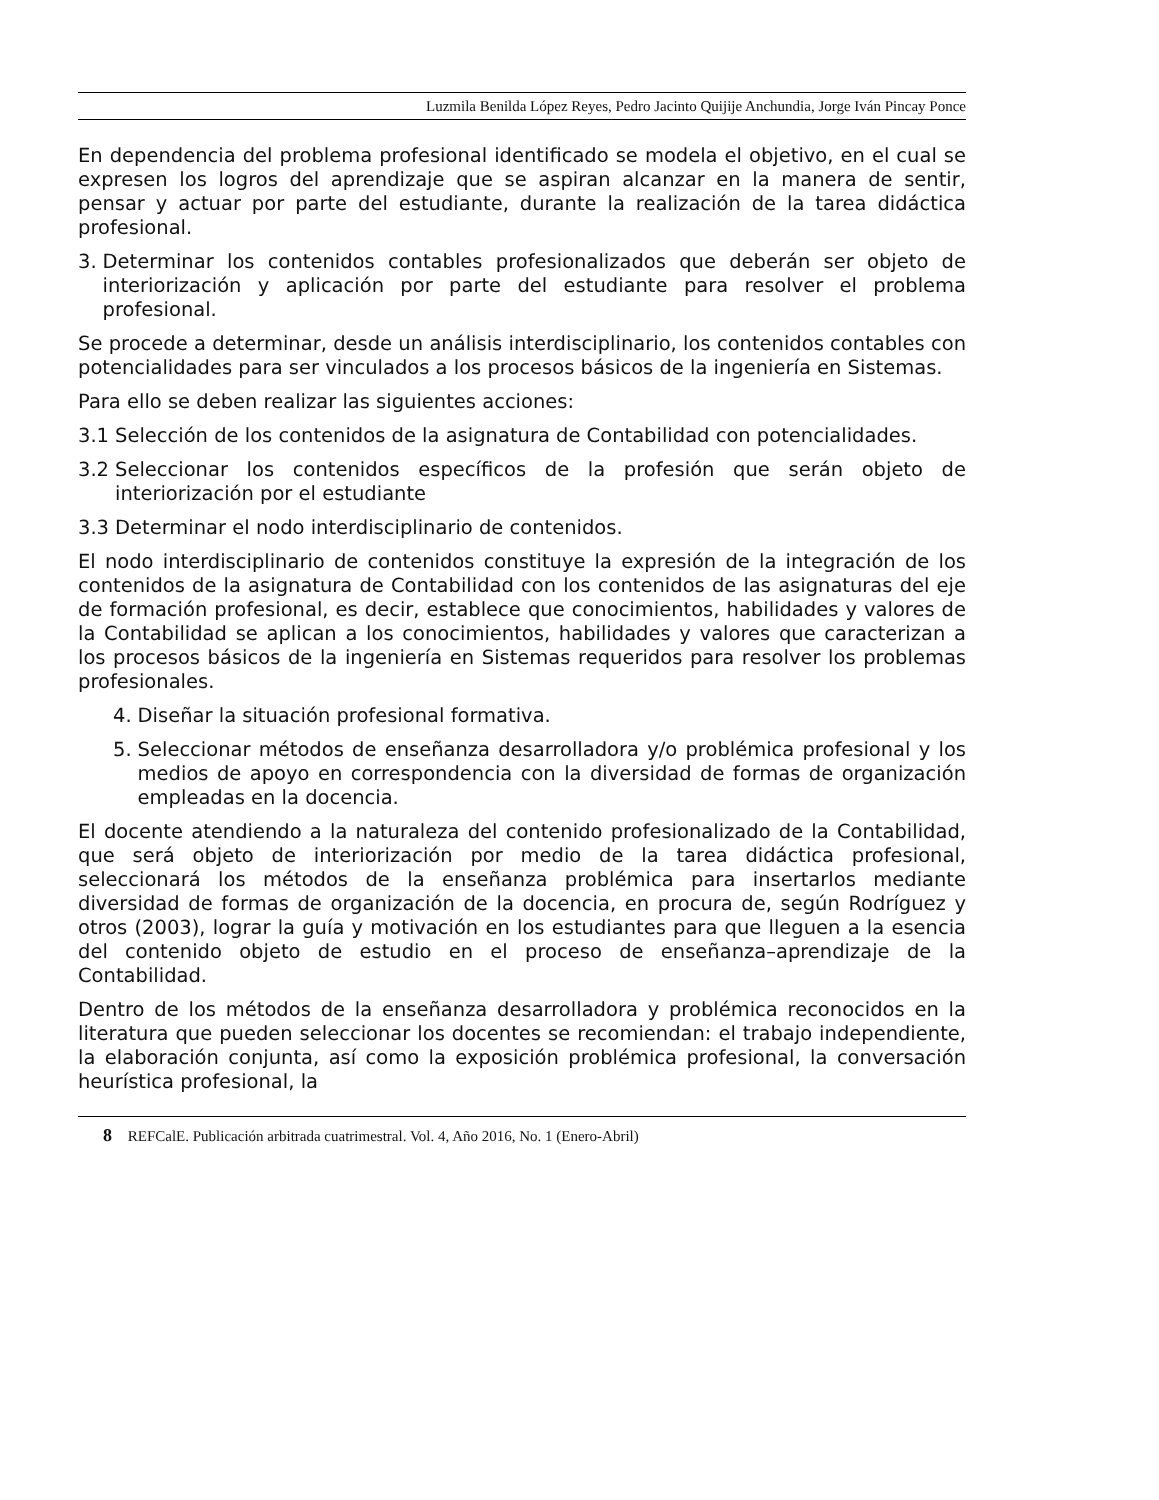Luzmila Benilda López Reyes, Pedro Jacinto Quijije Anchundia, Jorge Iván Pincay Ponce
En dependencia del problema profesional identificado se modela el objetivo, en el cual se expresen los logros del aprendizaje que se aspiran alcanzar en la manera de sentir, pensar y actuar por parte del estudiante, durante la realización de la tarea didáctica profesional.
3. Determinar los contenidos contables profesionalizados que deberán ser objeto de interiorización y aplicación por parte del estudiante para resolver el problema profesional.
Se procede a determinar, desde un análisis interdisciplinario, los contenidos contables con potencialidades para ser vinculados a los procesos básicos de la ingeniería en Sistemas.
Para ello se deben realizar las siguientes acciones:
3.1 Selección de los contenidos de la asignatura de Contabilidad con potencialidades.
3.2 Seleccionar los contenidos específicos de la profesión que serán objeto de interiorización por el estudiante
3.3 Determinar el nodo interdisciplinario de contenidos.
El nodo interdisciplinario de contenidos constituye la expresión de la integración de los contenidos de la asignatura de Contabilidad con los contenidos de las asignaturas del eje de formación profesional, es decir, establece que conocimientos, habilidades y valores de la Contabilidad se aplican a los conocimientos, habilidades y valores que caracterizan a los procesos básicos de la ingeniería en Sistemas requeridos para resolver los problemas profesionales.
4. Diseñar la situación profesional formativa.
5. Seleccionar métodos de enseñanza desarrolladora y/o problémica profesional y los medios de apoyo en correspondencia con la diversidad de formas de organización empleadas en la docencia.
El docente atendiendo a la naturaleza del contenido profesionalizado de la Contabilidad, que será objeto de interiorización por medio de la tarea didáctica profesional, seleccionará los métodos de la enseñanza problémica para insertarlos mediante diversidad de formas de organización de la docencia, en procura de, según Rodríguez y otros (2003), lograr la guía y motivación en los estudiantes para que lleguen a la esencia del contenido objeto de estudio en el proceso de enseñanza–aprendizaje de la Contabilidad.
Dentro de los métodos de la enseñanza desarrolladora y problémica reconocidos en la literatura que pueden seleccionar los docentes se recomiendan: el trabajo independiente, la elaboración conjunta, así como la exposición problémica profesional, la conversación heurística profesional, la
8 REFCalE. Publicación arbitrada cuatrimestral. Vol. 4, Año 2016, No. 1 (Enero-Abril)